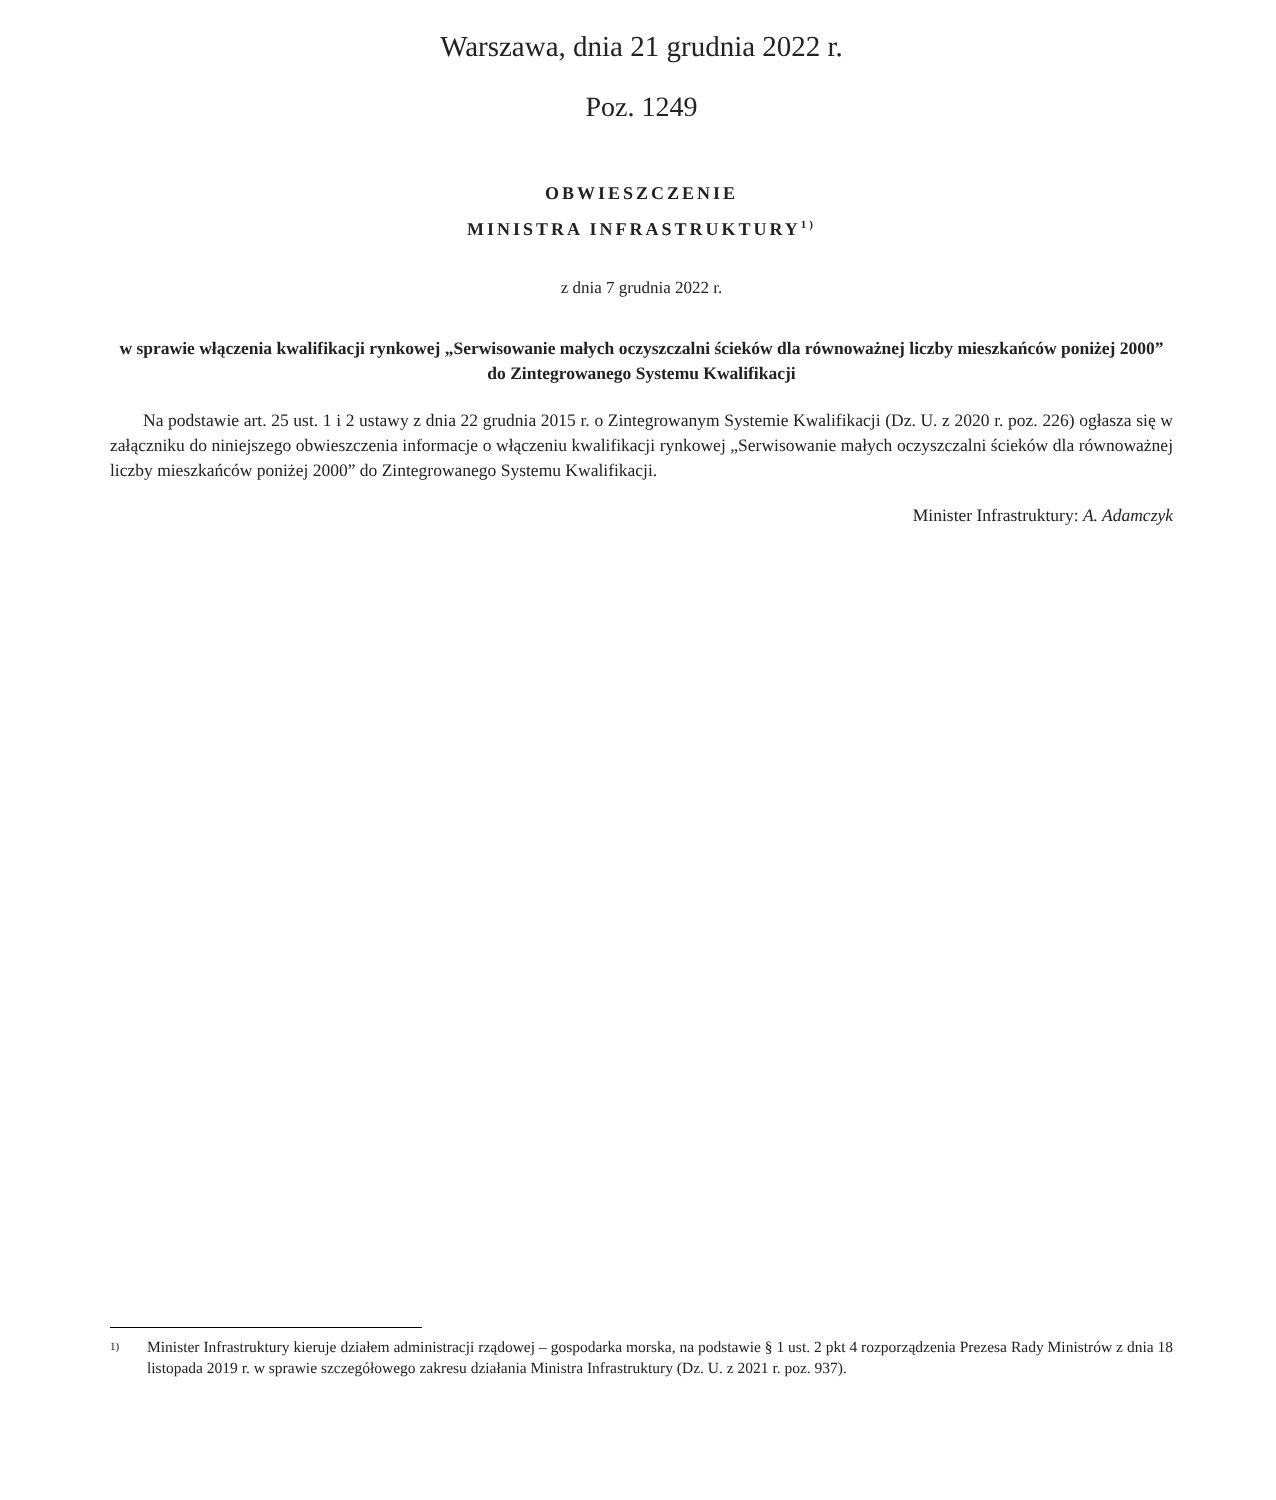Warszawa, dnia 21 grudnia 2022 r.
Poz. 1249
OBWIESZCZENIE
MINISTRA INFRASTRUKTURY<sup>1)</sup>
z dnia 7 grudnia 2022 r.
w sprawie włączenia kwalifikacji rynkowej „Serwisowanie małych oczyszczalni ścieków dla równoważnej liczby mieszkańców poniżej 2000” do Zintegrowanego Systemu Kwalifikacji
Na podstawie art. 25 ust. 1 i 2 ustawy z dnia 22 grudnia 2015 r. o Zintegrowanym Systemie Kwalifikacji (Dz. U. z 2020 r. poz. 226) ogłasza się w załączniku do niniejszego obwieszczenia informacje o włączeniu kwalifikacji rynkowej „Serwisowanie małych oczyszczalni ścieków dla równoważnej liczby mieszkańców poniżej 2000” do Zintegrowanego Systemu Kwalifikacji.
Minister Infrastruktury: A. Adamczyk
1) Minister Infrastruktury kieruje działem administracji rządowej – gospodarka morska, na podstawie § 1 ust. 2 pkt 4 rozporządzenia Prezesa Rady Ministrów z dnia 18 listopada 2019 r. w sprawie szczegółowego zakresu działania Ministra Infrastruktury (Dz. U. z 2021 r. poz. 937).